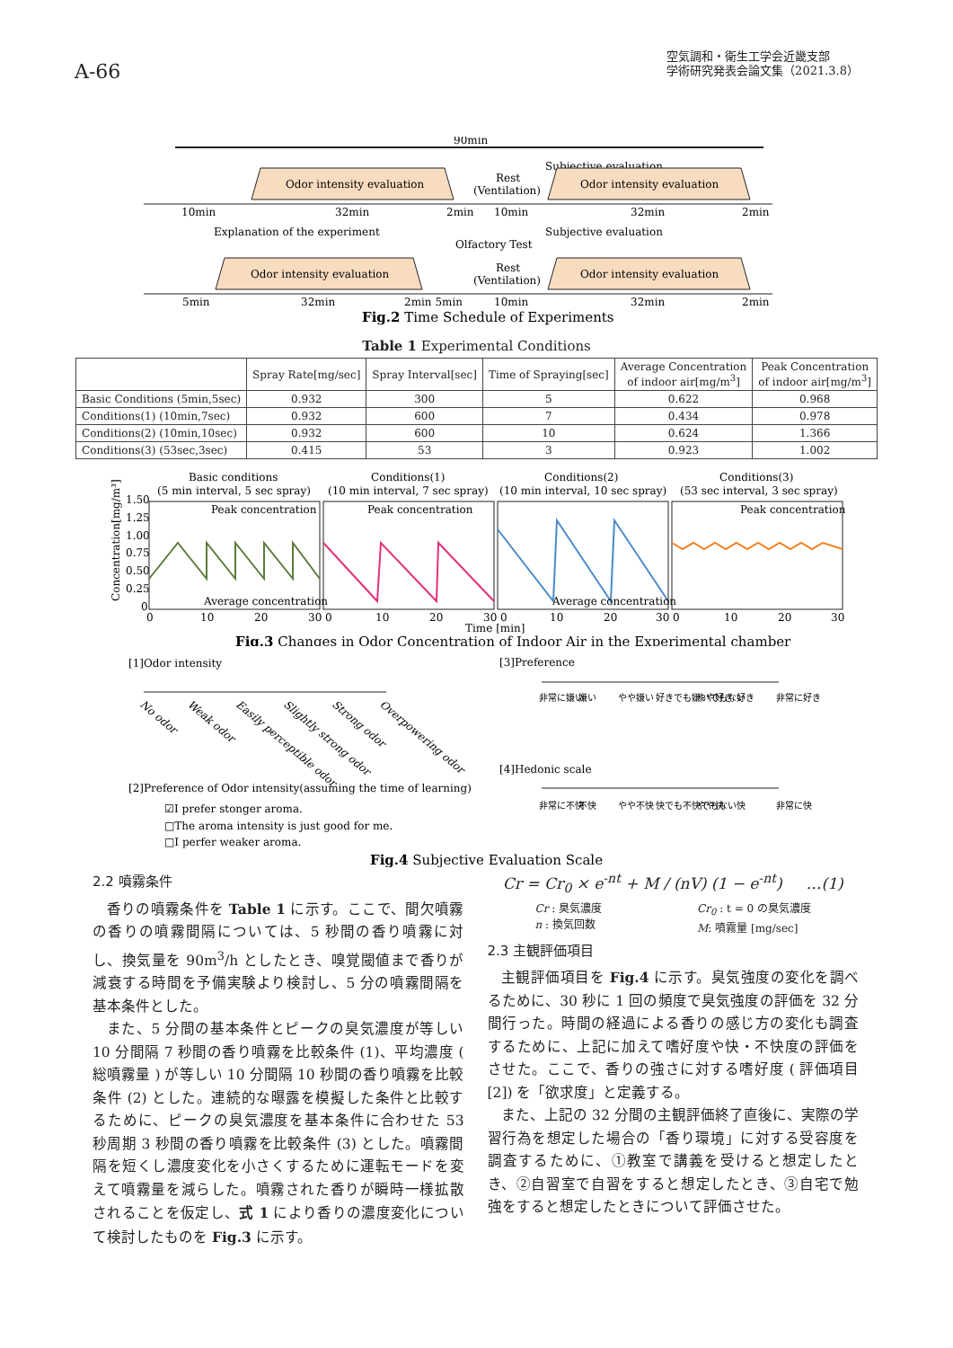A-66
空気調和・衛生工学会近畿支部
学術研究発表会論文集（2021.3.8）
90min
Subjective evaluation
Odor intensity evaluation
Rest
(Ventilation)
Odor intensity evaluation
10min
32min
2min
10min
32min
2min
Explanation of the experiment
Subjective evaluation
Olfactory Test
Odor intensity evaluation
Rest
(Ventilation)
Odor intensity evaluation
5min
32min
2min 5min
10min
32min
2min
Fig.2 Time Schedule of Experiments
Table 1 Experimental Conditions
| | Spray Rate[mg/sec] | Spray Interval[sec] | Time of Spraying[sec] | Average Concentration of indoor air[mg/m<sup>3</sup>] | Peak Concentration of indoor air[mg/m<sup>3</sup>] |
| --- | --- | --- | --- | --- | --- |
| Basic Conditions (5min,5sec) | 0.932 | 300 | 5 | 0.622 | 0.968 |
| Conditions(1) (10min,7sec) | 0.932 | 600 | 7 | 0.434 | 0.978 |
| Conditions(2) (10min,10sec) | 0.932 | 600 | 10 | 0.624 | 1.366 |
| Conditions(3) (53sec,3sec) | 0.415 | 53 | 3 | 0.923 | 1.002 |
Basic conditions
Conditions(1)
Conditions(2)
Conditions(3)
(5 min interval, 5 sec spray)
(10 min interval, 7 sec spray)
(10 min interval, 10 sec spray)
(53 sec interval, 3 sec spray)
1.50
1.25
1.00
0.75
0.50
0.25
0
Peak concentration
Peak concentration
Peak concentration
Average concentration
Average concentration
0
10
20
30 0
10
20
30 0
10
20
30 0
10
20
30
Time [min]
Concentration[mg/m³]
Fig.3 Changes in Odor Concentration of Indoor Air in the Experimental chamber
[1]Odor intensity
No odor
Weak odor
Easily perceptible odor
Slightly strong odor
Strong odor
Overpowering odor
[3]Preference
非常に嫌い
嫌い
やや嫌い
好きでも嫌いでもない
やや好き
好き
非常に好き
[4]Hedonic scale
非常に不快
不快
やや不快
快でも不快でもない
やや快
快
非常に快
[2]Preference of Odor intensity(assuming the time of learning)
☑I prefer stonger aroma.
□The aroma intensity is just good for me.
□I perfer weaker aroma.
Fig.4 Subjective Evaluation Scale
2.2 噴霧条件
香りの噴霧条件を Table 1 に示す。ここで、間欠噴霧の香りの噴霧間隔については、5 秒間の香り噴霧に対し、換気量を 90m<sup>3</sup>/h としたとき、嗅覚閾値まで香りが減衰する時間を予備実験より検討し、5 分の噴霧間隔を基本条件とした。
また、5 分間の基本条件とピークの臭気濃度が等しい 10 分間隔 7 秒間の香り噴霧を比較条件 (1)、平均濃度 ( 総噴霧量 ) が等しい 10 分間隔 10 秒間の香り噴霧を比較条件 (2) とした。連続的な曝露を模擬した条件と比較するために、ピークの臭気濃度を基本条件に合わせた 53 秒周期 3 秒間の香り噴霧を比較条件 (3) とした。噴霧間隔を短くし濃度変化を小さくするために運転モードを変えて噴霧量を減らした。噴霧された香りが瞬時一様拡散されることを仮定し、式 1 により香りの濃度変化について検討したものを Fig.3 に示す。
Cr = Cr<sub>0</sub> × e<sup>-nt</sup> + M / (nV) (1 − e<sup>-nt</sup>) …(1)
Cr : 臭気濃度
n : 換気回数 Cr<sub>0</sub> : t = 0 の臭気濃度
M: 噴霧量 [mg/sec]
2.3 主観評価項目
主観評価項目を Fig.4 に示す。臭気強度の変化を調べるために、30 秒に 1 回の頻度で臭気強度の評価を 32 分間行った。時間の経過による香りの感じ方の変化も調査するために、上記に加えて嗜好度や快・不快度の評価をさせた。ここで、香りの強さに対する嗜好度 ( 評価項目 [2]) を「欲求度」と定義する。
また、上記の 32 分間の主観評価終了直後に、実際の学習行為を想定した場合の「香り環境」に対する受容度を調査するために、①教室で講義を受けると想定したとき、②自習室で自習をすると想定したとき、③自宅で勉強をすると想定したときについて評価させた。